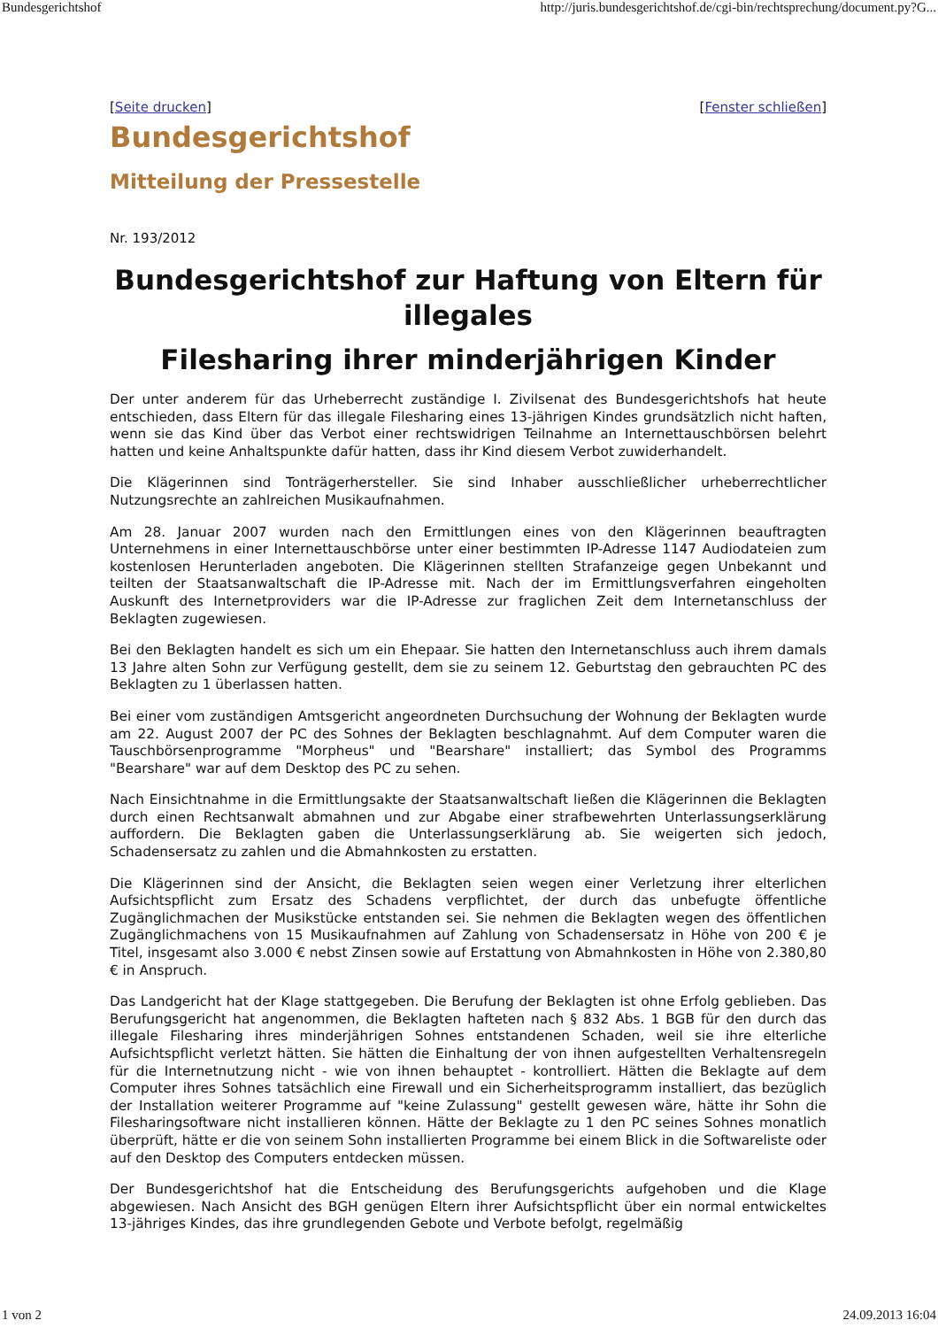Bundesgerichtshof http://juris.bundesgerichtshof.de/cgi-bin/rechtsprechung/document.py?G...
[Seite drucken] [Fenster schließen]
Bundesgerichtshof
Mitteilung der Pressestelle
Nr. 193/2012
Bundesgerichtshof zur Haftung von Eltern für illegales
Filesharing ihrer minderjährigen Kinder
Der unter anderem für das Urheberrecht zuständige I. Zivilsenat des Bundesgerichtshofs hat heute entschieden, dass Eltern für das illegale Filesharing eines 13-jährigen Kindes grundsätzlich nicht haften, wenn sie das Kind über das Verbot einer rechtswidrigen Teilnahme an Internettauschbörsen belehrt hatten und keine Anhaltspunkte dafür hatten, dass ihr Kind diesem Verbot zuwiderhandelt.
Die Klägerinnen sind Tonträgerhersteller. Sie sind Inhaber ausschließlicher urheberrechtlicher Nutzungsrechte an zahlreichen Musikaufnahmen.
Am 28. Januar 2007 wurden nach den Ermittlungen eines von den Klägerinnen beauftragten Unternehmens in einer Internettauschbörse unter einer bestimmten IP-Adresse 1147 Audiodateien zum kostenlosen Herunterladen angeboten. Die Klägerinnen stellten Strafanzeige gegen Unbekannt und teilten der Staatsanwaltschaft die IP-Adresse mit. Nach der im Ermittlungsverfahren eingeholten Auskunft des Internetproviders war die IP-Adresse zur fraglichen Zeit dem Internetanschluss der Beklagten zugewiesen.
Bei den Beklagten handelt es sich um ein Ehepaar. Sie hatten den Internetanschluss auch ihrem damals 13 Jahre alten Sohn zur Verfügung gestellt, dem sie zu seinem 12. Geburtstag den gebrauchten PC des Beklagten zu 1 überlassen hatten.
Bei einer vom zuständigen Amtsgericht angeordneten Durchsuchung der Wohnung der Beklagten wurde am 22. August 2007 der PC des Sohnes der Beklagten beschlagnahmt. Auf dem Computer waren die Tauschbörsenprogramme "Morpheus" und "Bearshare" installiert; das Symbol des Programms "Bearshare" war auf dem Desktop des PC zu sehen.
Nach Einsichtnahme in die Ermittlungsakte der Staatsanwaltschaft ließen die Klägerinnen die Beklagten durch einen Rechtsanwalt abmahnen und zur Abgabe einer strafbewehrten Unterlassungserklärung auffordern. Die Beklagten gaben die Unterlassungserklärung ab. Sie weigerten sich jedoch, Schadensersatz zu zahlen und die Abmahnkosten zu erstatten.
Die Klägerinnen sind der Ansicht, die Beklagten seien wegen einer Verletzung ihrer elterlichen Aufsichtspflicht zum Ersatz des Schadens verpflichtet, der durch das unbefugte öffentliche Zugänglichmachen der Musikstücke entstanden sei. Sie nehmen die Beklagten wegen des öffentlichen Zugänglichmachens von 15 Musikaufnahmen auf Zahlung von Schadensersatz in Höhe von 200 € je Titel, insgesamt also 3.000 € nebst Zinsen sowie auf Erstattung von Abmahnkosten in Höhe von 2.380,80 € in Anspruch.
Das Landgericht hat der Klage stattgegeben. Die Berufung der Beklagten ist ohne Erfolg geblieben. Das Berufungsgericht hat angenommen, die Beklagten hafteten nach § 832 Abs. 1 BGB für den durch das illegale Filesharing ihres minderjährigen Sohnes entstandenen Schaden, weil sie ihre elterliche Aufsichtspflicht verletzt hätten. Sie hätten die Einhaltung der von ihnen aufgestellten Verhaltensregeln für die Internetnutzung nicht - wie von ihnen behauptet - kontrolliert. Hätten die Beklagte auf dem Computer ihres Sohnes tatsächlich eine Firewall und ein Sicherheitsprogramm installiert, das bezüglich der Installation weiterer Programme auf "keine Zulassung" gestellt gewesen wäre, hätte ihr Sohn die Filesharingsoftware nicht installieren können. Hätte der Beklagte zu 1 den PC seines Sohnes monatlich überprüft, hätte er die von seinem Sohn installierten Programme bei einem Blick in die Softwareliste oder auf den Desktop des Computers entdecken müssen.
Der Bundesgerichtshof hat die Entscheidung des Berufungsgerichts aufgehoben und die Klage abgewiesen. Nach Ansicht des BGH genügen Eltern ihrer Aufsichtspflicht über ein normal entwickeltes 13-jähriges Kindes, das ihre grundlegenden Gebote und Verbote befolgt, regelmäßig
1 von 2 24.09.2013 16:04